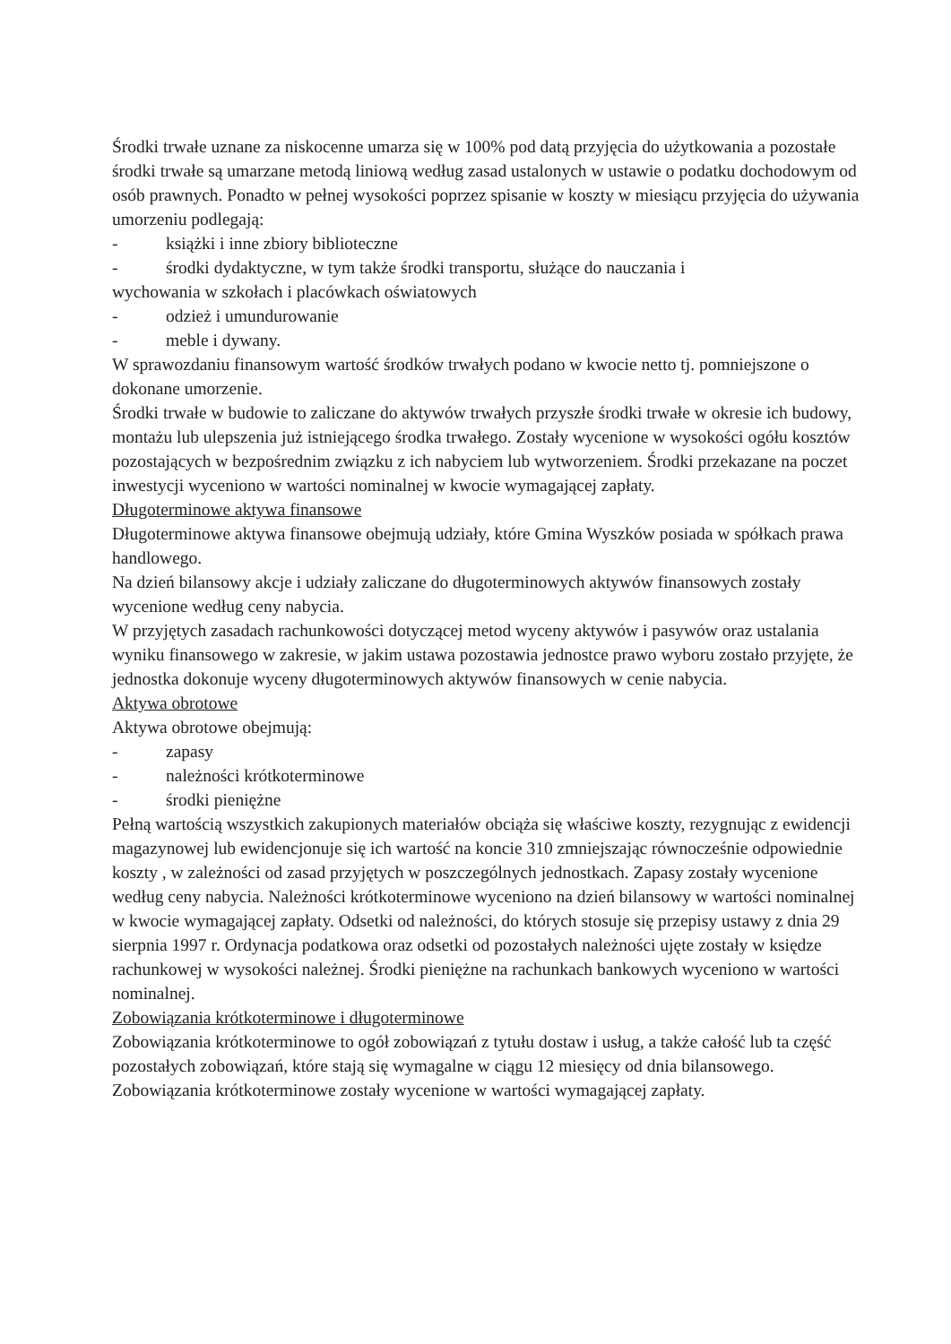Środki trwałe uznane za niskocenne umarza się w 100% pod datą przyjęcia do użytkowania a pozostałe środki trwałe są umarzane metodą liniową według zasad ustalonych w ustawie o podatku dochodowym od osób prawnych. Ponadto w pełnej wysokości poprzez spisanie w koszty w miesiącu przyjęcia do używania umorzeniu podlegają:
- książki i inne zbiory biblioteczne
- środki dydaktyczne, w tym także środki transportu, służące do nauczania i
wychowania w szkołach i placówkach oświatowych
- odzież i umundurowanie
- meble i dywany.
W sprawozdaniu finansowym wartość środków trwałych podano w kwocie netto tj. pomniejszone o dokonane umorzenie.
Środki trwałe w budowie to zaliczane do aktywów trwałych przyszłe środki trwałe w okresie ich budowy, montażu lub ulepszenia już istniejącego środka trwałego. Zostały wycenione w wysokości ogółu kosztów pozostających w bezpośrednim związku z ich nabyciem lub wytworzeniem. Środki przekazane na poczet inwestycji wyceniono w wartości nominalnej w kwocie wymagającej zapłaty.
Długoterminowe aktywa finansowe
Długoterminowe aktywa finansowe obejmują udziały, które Gmina Wyszków posiada w spółkach prawa handlowego.
Na dzień bilansowy akcje i udziały zaliczane do długoterminowych aktywów finansowych zostały wycenione według ceny nabycia.
W przyjętych zasadach rachunkowości dotyczącej metod wyceny aktywów i pasywów oraz ustalania wyniku finansowego w zakresie, w jakim ustawa pozostawia jednostce prawo wyboru zostało przyjęte, że jednostka dokonuje wyceny długoterminowych aktywów finansowych w cenie nabycia.
Aktywa obrotowe
Aktywa obrotowe obejmują:
- zapasy
- należności krótkoterminowe
- środki pieniężne
Pełną wartością wszystkich zakupionych materiałów obciąża się właściwe koszty, rezygnując z ewidencji magazynowej lub ewidencjonuje się ich wartość na koncie 310 zmniejszając równocześnie odpowiednie koszty , w zależności od zasad przyjętych w poszczególnych jednostkach. Zapasy zostały wycenione według ceny nabycia. Należności krótkoterminowe wyceniono na dzień bilansowy w wartości nominalnej w kwocie wymagającej zapłaty. Odsetki od należności, do których stosuje się przepisy ustawy z dnia 29 sierpnia 1997 r. Ordynacja podatkowa oraz odsetki od pozostałych należności ujęte zostały w księdze rachunkowej w wysokości należnej. Środki pieniężne na rachunkach bankowych wyceniono w wartości nominalnej.
Zobowiązania krótkoterminowe i długoterminowe
Zobowiązania krótkoterminowe to ogół zobowiązań z tytułu dostaw i usług, a także całość lub ta część pozostałych zobowiązań, które stają się wymagalne w ciągu 12 miesięcy od dnia bilansowego.
Zobowiązania krótkoterminowe zostały wycenione w wartości wymagającej zapłaty.